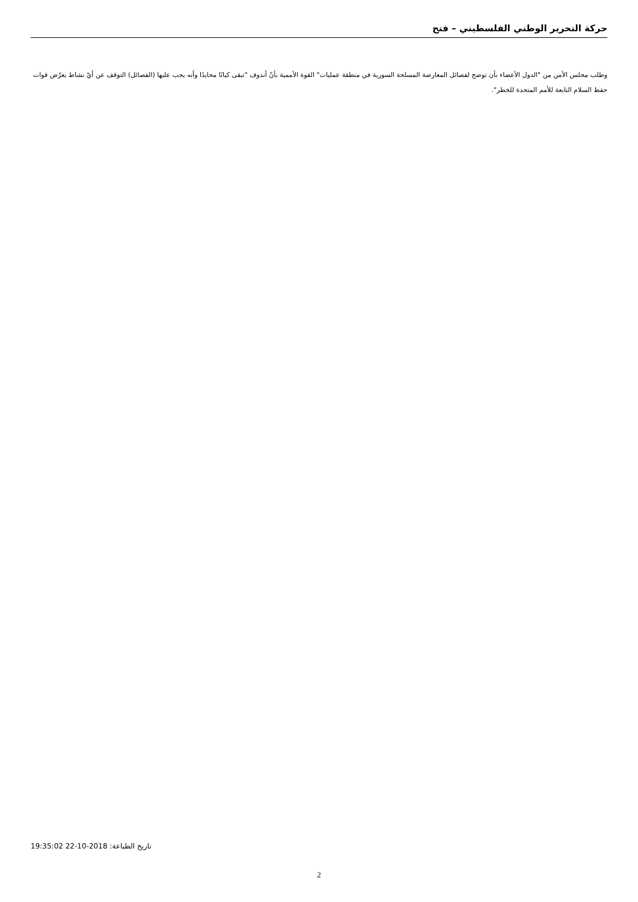حركة التحرير الوطني الفلسطيني – فتح
وطلب مجلس الأمن من "الدول الأعضاء بأن توضح لفصائل المعارضة المسلحة السورية في منطقة عمليات" القوة الأممية بأنّ أندوف "تبقى كيانًا محايدًا وأنه يجب عليها (الفصائل) التوقف عن أيّ نشاط يعرّض قوات حفظ السلام التابعة للأمم المتحدة للخطر".
تاريخ الطباعة: 2018-10-22 19:35:02
2